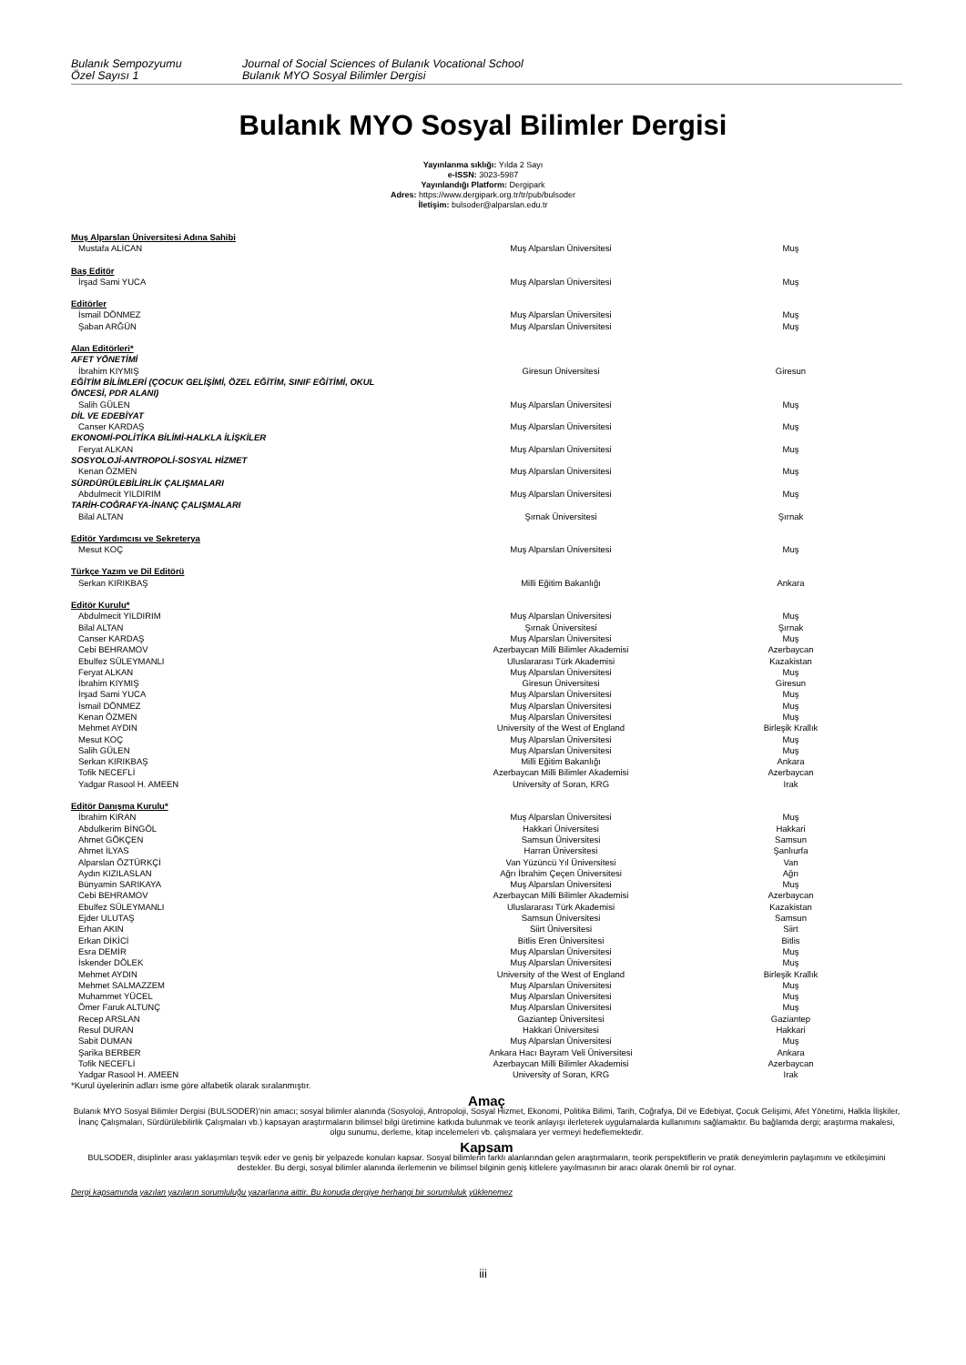Bulanık Sempozyumu
Özel Sayısı 1
Journal of Social Sciences of Bulanık Vocational School
Bulanık MYO Sosyal Bilimler Dergisi
Bulanık MYO Sosyal Bilimler Dergisi
Yayınlanma sıklığı: Yılda 2 Sayı
e-ISSN: 3023-5987
Yayınlandığı Platform: Dergipark
Adres: https://www.dergipark.org.tr/tr/pub/bulsoder
İletişim: bulsoder@alparslan.edu.tr
| Muş Alparslan Üniversitesi Adına Sahibi | | |
| Mustafa ALİCAN | Muş Alparslan Üniversitesi | Muş |
| Baş Editör | | |
| İrşad Sami YUCA | Muş Alparslan Üniversitesi | Muş |
| Editörler | | |
| İsmail DÖNMEZ | Muş Alparslan Üniversitesi | Muş |
| Şaban ARĞÜN | Muş Alparslan Üniversitesi | Muş |
| Alan Editörleri* | | |
| AFET YÖNETİMİ | | |
| İbrahim KIYMIŞ | Giresun Üniversitesi | Giresun |
| EĞİTİM BİLİMLERİ (ÇOCUK GELİŞİMİ, ÖZEL EĞİTİM, SINIF EĞİTİMİ, OKUL ÖNCESİ, PDR ALANI) | | |
| Salih GÜLEN | Muş Alparslan Üniversitesi | Muş |
| DİL VE EDEBİYAT | | |
| Canser KARDAŞ | Muş Alparslan Üniversitesi | Muş |
| EKONOMİ-POLİTİKA BİLİMİ-HALKLA İLİŞKİLER | | |
| Feryat ALKAN | Muş Alparslan Üniversitesi | Muş |
| SOSYOLOJİ-ANTROPOLİ-SOSYAL HİZMET | | |
| Kenan ÖZMEN | Muş Alparslan Üniversitesi | Muş |
| SÜRDÜRÜLEBİLİRLİK ÇALIŞMALARI | | |
| Abdulmecit YILDIRIM | Muş Alparslan Üniversitesi | Muş |
| TARİH-COĞRAFYA-İNANÇ ÇALIŞMALARI | | |
| Bilal ALTAN | Şırnak Üniversitesi | Şırnak |
| Editör Yardımcısı ve Sekreterya | | |
| Mesut KOÇ | Muş Alparslan Üniversitesi | Muş |
| Türkçe Yazım ve Dil Editörü | | |
| Serkan KIRIKBAŞ | Milli Eğitim Bakanlığı | Ankara |
| Editör Kurulu* | | |
| Abdulmecit YILDIRIM | Muş Alparslan Üniversitesi | Muş |
| Bilal ALTAN | Şırnak Üniversitesi | Şırnak |
| Canser KARDAŞ | Muş Alparslan Üniversitesi | Muş |
| Cebi BEHRAMOV | Azerbaycan Milli Bilimler Akademisi | Azerbaycan |
| Ebulfez SÜLEYMANLI | Uluslararası Türk Akademisi | Kazakistan |
| Feryat ALKAN | Muş Alparslan Üniversitesi | Muş |
| İbrahim KIYMIŞ | Giresun Üniversitesi | Giresun |
| İrşad Sami YUCA | Muş Alparslan Üniversitesi | Muş |
| İsmail DÖNMEZ | Muş Alparslan Üniversitesi | Muş |
| Kenan ÖZMEN | Muş Alparslan Üniversitesi | Muş |
| Mehmet AYDIN | University of the West of England | Birleşik Krallık |
| Mesut KOÇ | Muş Alparslan Üniversitesi | Muş |
| Salih GÜLEN | Muş Alparslan Üniversitesi | Muş |
| Serkan KIRIKBAŞ | Milli Eğitim Bakanlığı | Ankara |
| Tofik NECEFLİ | Azerbaycan Milli Bilimler Akademisi | Azerbaycan |
| Yadgar Rasool H. AMEEN | University of Soran, KRG | Irak |
| Editör Danışma Kurulu* | | |
| İbrahim KIRAN | Muş Alparslan Üniversitesi | Muş |
| Abdulkerim BİNGÖL | Hakkari Üniversitesi | Hakkari |
| Ahmet GÖKÇEN | Samsun Üniversitesi | Samsun |
| Ahmet İLYAS | Harran Üniversitesi | Şanlıurfa |
| Alparslan ÖZTÜRKÇİ | Van Yüzüncü Yıl Üniversitesi | Van |
| Aydın KIZILASLAN | Ağrı İbrahim Çeçen Üniversitesi | Ağrı |
| Bünyamin SARIKAYA | Muş Alparslan Üniversitesi | Muş |
| Cebi BEHRAMOV | Azerbaycan Milli Bilimler Akademisi | Azerbaycan |
| Ebulfez SÜLEYMANLI | Uluslararası Türk Akademisi | Kazakistan |
| Ejder ULUTAŞ | Samsun Üniversitesi | Samsun |
| Erhan AKIN | Siirt Üniversitesi | Siirt |
| Erkan DİKİCİ | Bitlis Eren Üniversitesi | Bitlis |
| Esra DEMİR | Muş Alparslan Üniversitesi | Muş |
| İskender DÖLEK | Muş Alparslan Üniversitesi | Muş |
| Mehmet AYDIN | University of the West of England | Birleşik Krallık |
| Mehmet SALMAZZEM | Muş Alparslan Üniversitesi | Muş |
| Muhammet YÜCEL | Muş Alparslan Üniversitesi | Muş |
| Ömer Faruk ALTUNÇ | Muş Alparslan Üniversitesi | Muş |
| Recep ARSLAN | Gaziantep Üniversitesi | Gaziantep |
| Resul DURAN | Hakkari Üniversitesi | Hakkari |
| Sabit DUMAN | Muş Alparslan Üniversitesi | Muş |
| Şarika BERBER | Ankara Hacı Bayram Veli Üniversitesi | Ankara |
| Tofik NECEFLİ | Azerbaycan Milli Bilimler Akademisi | Azerbaycan |
| Yadgar Rasool H. AMEEN | University of Soran, KRG | Irak |
*Kurul üyelerinin adları isme göre alfabetik olarak sıralanmıştır.
Amaç
Bulanık MYO Sosyal Bilimler Dergisi (BULSODER)’nin amacı; sosyal bilimler alanında (Sosyoloji, Antropoloji, Sosyal Hizmet, Ekonomi, Politika Bilimi, Tarih, Coğrafya, Dil ve Edebiyat, Çocuk Gelişimi, Afet Yönetimi, Halkla İlişkiler, İnanç Çalışmaları, Sürdürülebilirlik Çalışmaları vb.) kapsayan araştırmaların bilimsel bilgi üretimine katkıda bulunmak ve teorik anlayışı ilerleterek uygulamalarda kullanımını sağlamaktır. Bu bağlamda dergi; araştırma makalesi, olgu sunumu, derleme, kitap incelemeleri vb. çalışmalara yer vermeyi hedeflemektedir.
Kapsam
BULSODER, disiplinler arası yaklaşımları teşvik eder ve geniş bir yelpazede konuları kapsar. Sosyal bilimlerin farklı alanlarından gelen araştırmaların, teorik perspektiflerin ve pratik deneyimlerin paylaşımını ve etkileşimini destekler. Bu dergi, sosyal bilimler alanında ilerlemenin ve bilimsel bilginin geniş kitlelere yayılmasının bir aracı olarak önemli bir rol oynar.
Dergi kapsamında yazılan yazıların sorumluluğu yazarlarına aittir. Bu konuda dergiye herhangi bir sorumluluk yüklenemez
iii